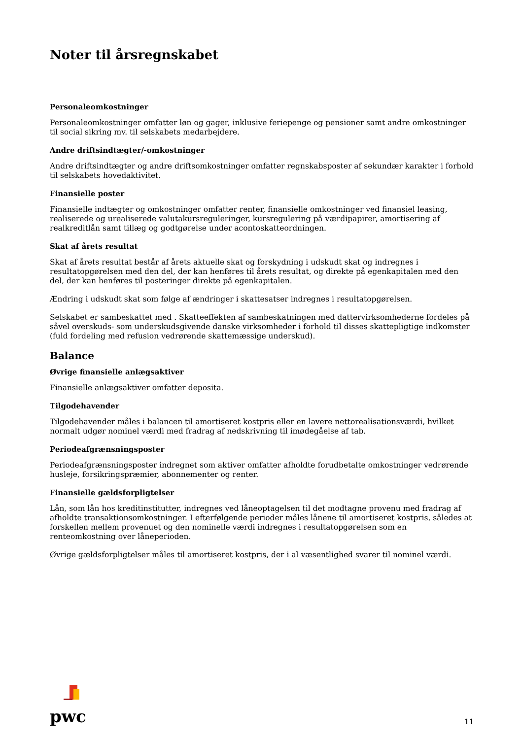Noter til årsregnskabet
Personaleomkostninger
Personaleomkostninger omfatter løn og gager, inklusive feriepenge og pensioner samt andre omkostninger til social sikring mv. til selskabets medarbejdere.
Andre driftsindtægter/-omkostninger
Andre driftsindtægter og andre driftsomkostninger omfatter regnskabsposter af sekundær karakter i forhold til selskabets hovedaktivitet.
Finansielle poster
Finansielle indtægter og omkostninger omfatter renter, finansielle omkostninger ved finansiel leasing, realiserede og urealiserede valutakursreguleringer, kursregulering på værdipapirer, amortisering af realkreditlån samt tillæg og godtgørelse under acontoskatteordningen.
Skat af årets resultat
Skat af årets resultat består af årets aktuelle skat og forskydning i udskudt skat og indregnes i resultatopgørelsen med den del, der kan henføres til årets resultat, og direkte på egenkapitalen med den del, der kan henføres til posteringer direkte på egenkapitalen.
Ændring i udskudt skat som følge af ændringer i skattesatser indregnes i resultatopgørelsen.
Selskabet er sambeskattet med . Skatteeffekten af sambeskatningen med dattervirksomhederne fordeles på såvel overskuds- som underskudsgivende danske virksomheder i forhold til disses skattepligtige indkomster (fuld fordeling med refusion vedrørende skattemæssige underskud).
Balance
Øvrige finansielle anlægsaktiver
Finansielle anlægsaktiver omfatter deposita.
Tilgodehavender
Tilgodehavender måles i balancen til amortiseret kostpris eller en lavere nettorealisationsværdi, hvilket normalt udgør nominel værdi med fradrag af nedskrivning til imødegåelse af tab.
Periodeafgrænsningsposter
Periodeafgrænsningsposter indregnet som aktiver omfatter afholdte forudbetalte omkostninger vedrørende husleje, forsikringspræmier, abonnementer og renter.
Finansielle gældsforpligtelser
Lån, som lån hos kreditinstitutter, indregnes ved låneoptagelsen til det modtagne provenu med fradrag af afholdte transaktionsomkostninger. I efterfølgende perioder måles lånene til amortiseret kostpris, således at forskellen mellem provenuet og den nominelle værdi indregnes i resultatopgørelsen som en renteomkostning over låneperioden.
Øvrige gældsforpligtelser måles til amortiseret kostpris, der i al væsentlighed svarer til nominel værdi.
pwc
11